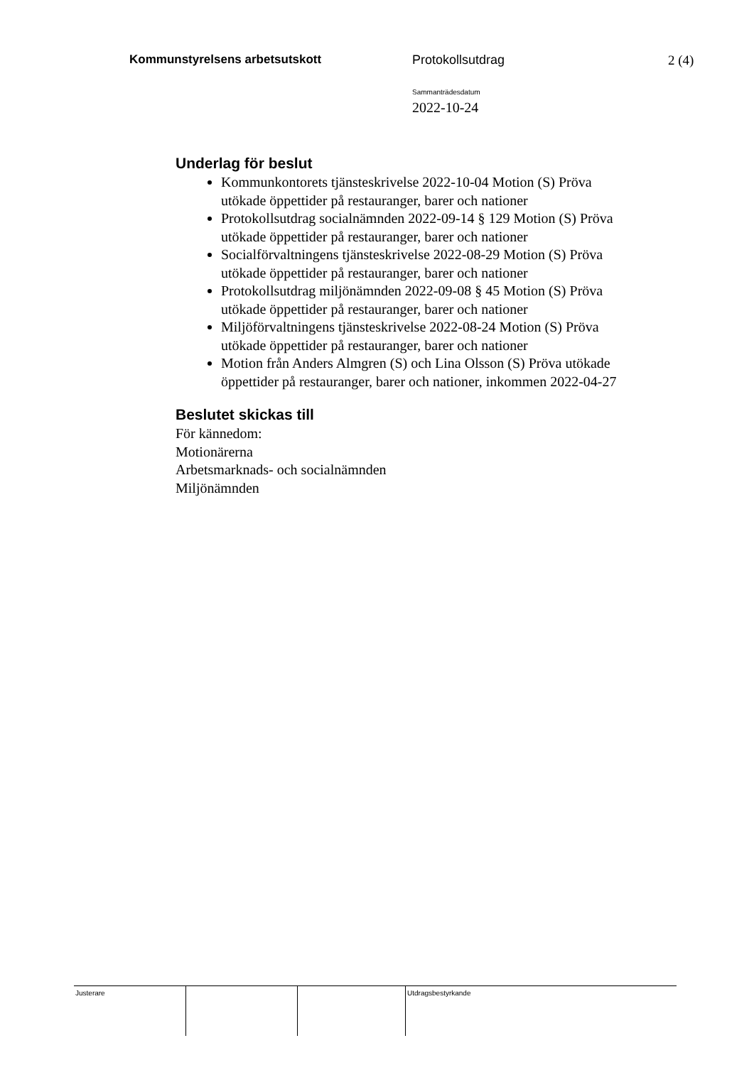Kommunstyrelsens arbetsutskott Protokollsutdrag 2 (4)
Sammanträdesdatum
2022-10-24
Underlag för beslut
Kommunkontorets tjänsteskrivelse 2022-10-04 Motion (S) Pröva utökade öppettider på restauranger, barer och nationer
Protokollsutdrag socialnämnden 2022-09-14 § 129 Motion (S) Pröva utökade öppettider på restauranger, barer och nationer
Socialförvaltningens tjänsteskrivelse 2022-08-29 Motion (S) Pröva utökade öppettider på restauranger, barer och nationer
Protokollsutdrag miljönämnden 2022-09-08 § 45 Motion (S) Pröva utökade öppettider på restauranger, barer och nationer
Miljöförvaltningens tjänsteskrivelse 2022-08-24 Motion (S) Pröva utökade öppettider på restauranger, barer och nationer
Motion från Anders Almgren (S) och Lina Olsson (S) Pröva utökade öppettider på restauranger, barer och nationer, inkommen 2022-04-27
Beslutet skickas till
För kännedom:
Motionärerna
Arbetsmarknads- och socialnämnden
Miljönämnden
Justerare Utdragsbestyrkande